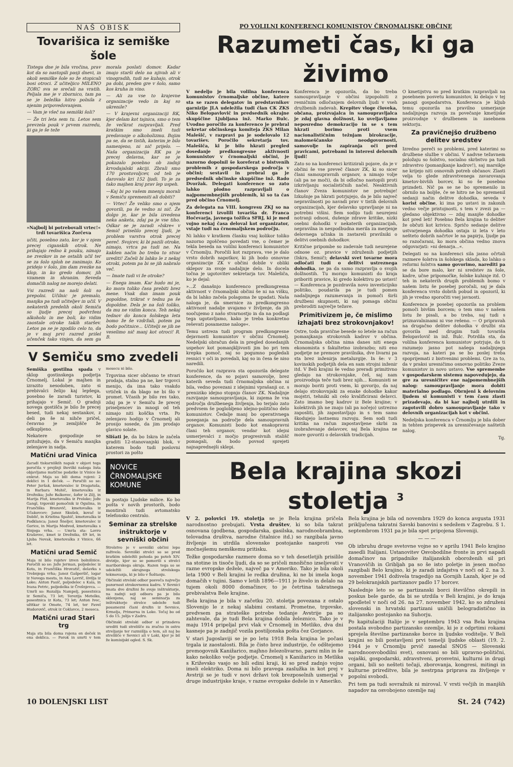NAŠ OBISK
Tovarišica iz semiške šole
Tistega dne je bila vročina, prav kot da so nastopili pasji dnevi, in okoli semiške šole so že stopicali bosi otroci. Z učiteljico MILENO ZORC sva se srečali na vratih. Peljala me je v zbornico, tam pa se je beležka hitro polnila z njenim pripovedovanjem.
— Vam je všeč na semiški šoli?
— Že tri leta sem tu. Letos sem prevzela pouk v prvem razredu, ki ga je še teže
»Najbolj bi potrebovali vrtec!« trdi tovarišica Zorčeva
učiti, posebno zato, ker je v njem precej ciganskih otrok. Ne prihajajo redno k pouku, nimajo ne zvezkov in ne ostalih učil ter se za šolo sploh ne zanimajo. Ko pridejo v šolo, jim dam zvezke na klop, in ko gredo domov, jih vzamem in shranim. Seveda domačih nalog ne morejo delati.
Vsi razredi na naši šoli so prepolni. Učilnic je premalo, manjka pa tudi učiteljev in učil. V nekaterih predelih okoli Semiča so ljudje precej podvrženi alkoholu in me boli, ko vidim zaostale otroke takih staršev. Letos pa se je zgodilo celo to, da je v moj prvi razred prišel učenček tako vinjen, da sem ga morala poslati domov. Kadar imajo starši delo na njivah ali v vinogradih, tudi ne kuhajo, otrok pa dobi, preden gre v šolo, samo kos kruha in vino.
— Ali za vse to krajevne organizacije vedo in kaj so ukrenile?
— V krajevni organizaciji RK, kjer delam kot tajnica, smo o tem že večkrat razpravljali. Pred kratkim smo imeli tudi predavanje o alkoholizmu. Bojim pa se, da se tistih, katerim je bilo namenjeno, ni nič prijelo. — Naša organizacija RK pa je precej delavna, kar se je pokazalo posebno ob zadnji krvodajalski akciji. Zbrali smo 170 prostovoljcev, od teh je darovalo kri 152 ljudi. To je za tako majhen kraj prav lep uspeh.
—Kaj bi po vašem mnenju morali v Semiču spremeniti ali dobiti?
— Vrtec! Že veliko smo o njem govorili, pa še vedno ni nič. Že dolgo je, kar je bila izvedena neka anketa, zdaj pa je vse tiho. Odkar se je zaradi »Iskre« v Semič priselilo precej ljudi, je problem varstva otrok precej pereč. Svojcev, ki bi pazili otroke, nimajo, vrtca pa tudi ne. Na kakšen način bo treba to stvar urediti! Začeli bi lahko le z nekaj otroki, potem pa bi se jih nabralo več.
— Imate tudi vi že otroke?
— Enega imam. Kar hudo mi je, ko mora toliko časa prebiti brez mene. Vsak dan imam pouk popoldne, trikrat v tednu pa še dopoldne. Dela je na šoli toliko, da mu ne vidim konca. Teh nekaj tednov do konca šolskega leta bomo že še vzdržali, potem pa bodo počitnice... Učitelji se jih ne veselimo nič manj kot otroci! R. B.
V Semiču smo zvedeli
Semiška gostilna spada v sklop gostinskega podjetja Črnomelj. Lokal je majhen in izrazito nesodoben, zato si prebivalci želijo kaj lepšega, posebno še zaradi turistov, ki prihajajo v Semič. O gradnji novega gostišča je bilo že precej besed, tudi nekaj sestankov, z deli pa še ni nihče pričel, čeravno je zemljišče že odkupljeno.
Nekatere gospodinje se pritožujejo, da v Semiču manjka zelenjave in sadja.
Matični urad Vinica
Zaradi tiskarniških napak v objavi tega poročila v prejšnji številki našega lista objavljamo matične podatke iz Vinice še enkrat. Maja so bili doma rojeni: 2 deklici in 1 deček. — Poročili so se: Peter Juršak, kmetovalec iz Dragatuša, in Barbara Muhič, kmetovalka iz Drežnika; Jože Balkovec, šofer iz Zilj, in Marija Plut, kmetovalka iz Preloke; Jože Gangl, trgovski pomočnik iz Ogulina, in Frančiška Brozovič, kmetovalka iz Učakovcev; Janez Skušek, kovač iz Doblič, in Kristina Spahič, kmetovalka iz Podklanca; Janez Šneljer, kmetovalec iz Gorice, in Marija Medved, kmetovalka s Sinjega vrha. — Umrla sta: Lovro Krašovec, kmet iz Drežnika, 69 let, in Ljuba Novak, kmetovalka z Vinice, 66 let.
Matični urad Semič
Maja ni bilo rojstev izven bolnišnice. Poročili so se: Jože Jerman, poljedelec iz Kota, in Frančiška Hrovatič, delavka s Trebnjega vrha; Janez Gašperšič, logar iz Novega mesta, in Ana Lavrič, šivilja iz Loke; Anton Pasič, poljedelec s Kala, in Ivana Petric, poljedelka iz Črešnjevca. — Umrli so: Rozalija Nampelj, posestnica iz Semiča, 73 let; Terezija Metelko, posestnica iz Kota, 73 let; Anton Ivec, užitkar iz Omote, 74 let, ter Pavel Hudorovič, otrok iz Coklavce, 2 meseca.
Matični urad Stari trg
Maja sta bila doma rojena en deček in ena deklica. — Porok in smrti v tem mesecu ni bilo.
Trgovina sicer občasno te stvari prodaja, stalno pa ne, ker trgovci menijo, da ima tako vsakdo vrtiček in da blago ne bi šlo v promet. Včasih je bilo res tako, zdaj pa je v Semiču že precej priseljencev in mnogi od teh nimajo niti koščka vrta. Po zelenjavo hodijo v Črnomelj ali prosijo sosede, da jim prodajo glavico solate.
Slišati je, da bo Iskra le začela graditi 12-stanovanjski blok, v katerem bodo tudi poslovni prostori za pošto
NOVICE
ČRNOMALJSKE
KOMUNE
in postajo Ljudske milice. Ko bo pošta v novih prostorih, bodo montirali tudi avtomatsko telefonsko centralo.
Seminar za strelske inštruktorje v sevniški občini
Strelstvo je v sevniški občini lepo zaživelo. Sevniški strelci so se pred kratkim udeležili pohoda po poteh XIV. divizije, kjer so se pomerili s strelci mariborskega okraja. Razen tega so se udeležili okrajnega strelskega tekmovanja, ki je bilo v Šoštanju.
Občinski strelski odbor posveča največjo pozornost strokovnemu kadru. V Sevnici imata dve družini že svoje inštruktorje, na zadnji seji odbora pa je bilo sklenjeno, naj se seminarja za inštruktorje strelce udeleže tudi posamezni člani družin iz Sevnice, Krmelja, Primorna in Loke. Tečaj bo od 5 do 15. julija v Zadru.
Občinski strelski odbor si prizadeva urediti tudi strelišče za zračno in ostro streljanje ter razmišlja o tem, ali naj bo strelišče v Sevnici ali v Loki, kjer je bil že komisijski ogled. S. Sk.
PO VOLILNI KONFERENCI KOMUNISTOV ČRNOMALJSKE OBČINE
Razumeti čas, ki ga živimo
V nedeljo je bila volilna konferenca komunistov črnomaljske občine, katere sta se razen delegatov in predstavnikov garnizije JLA udeležila tudi član CK ZKS Niko Belopavlovič in predsednik okrajne skupščine Ljubljana inž. Marko Bulc. Uvodno poročilo za konferenco je prebral sekretar občinskega komiteja ZKS Milan Malešič, v razpravi pa je sodelovalo 12 tovarišev. Poročilo sekretarja tov. Malešiča, ki je bilo hkrati pregled dosedanje predkongresne aktivnosti komunistov v črnomaljski občini, je nazorno dopolnil še koreferat o bistvenih problemih z gospodarskega področja v občini; sestavil in prebral ga je predsednik občinske skupščine inž. Rado Dvoržak. Delegati konference so zato lahko plodno razpravljali o najpomembnejših problemih, ki so ta čas pred občino Črnomelj.
Za delegata na VIII. kongresu ZKJ so na konferenci izvolili tovariša dr. Franca Hočevarja, javnega tožilca SFRJ, ki je med vojno nekaj časa deloval kot organizator, vstaje tudi na črnomaljskem področju.
Ni lahko v kratkem članku vsaj kolikor toliko nazorno zgoščeno povedati vse, o čemer je tekla beseda na volilni konferenci komunistov v Črnomlju. Poročili kot razprava, vse je dalo vrsto dobrih napotkov, ki jih bodo osnovne organizacije ZK v občini dobile v obliki sklepov za svoje nadaljnje delo. In docela točna je ugotovitev sekretarja tov. Malešiča, ko je dejal:
»...Z današnjo konferenco predkongresna aktivnost v črnomaljski občini še ni na višku, da bi lahko začela polagoma že upadati. Naša naloga je, da smernice za predkongresno aktivnost nadalje uvajamo v življenje, da jih soočujemo z našo stvarnostjo in da na podlagi tega ugotavljamo, kako je treba konkretno reševati posamezne naloge«.
Temu ustreza tudi program predkongresne dejavnosti komunistov v občini Črnomelj. Nedeljski obračun dela in pregled dosedanjih uspehov kot pomanjkljivosti jim bo pri tem krepka pomoč, saj so pogumno pogledali resnici v oči in povedali, kaj so in česa še niso naredili.
Poročilo kot razprava sta opozorila delegate konference, da so pojavi samovolje, brez katerih seveda tudi črnomaljska občina ni bila, vedno povezani z idejnimi vprašanji oz. s preniziko idejno stopnjo članov ZK. Nadaljnje razvijanje samoupravljanja, ki zajema že vsa področja družbenega življenja, bo terjalo zato predvsem še poglobljeno idejno-politično delo komunistov. Čedalje manj bo operativnega poseganja na področje dela samoupravnih organov. Komunisti bodo kot enakopravni člani teh organov, vendar kot idejni usmerjevalci z močjo progresivnih stališč pomagali, da bodo povsod sprejeti najnaprednejši sklepi.
Konferenca je opozorila, da bo treba samoupravljanje v občini izpopolniti z resničnim odločanjem delovnih ljudi v vseh družbenih zadevah. Krepitev vloge človeka, občana, proizvajalca in samoupravljalca je zdaj glavna dolžnost, ko uveljavljamo neposredno demokracijo in se s tem hkrati borimo proti vsem nacionalističnim težnjam birokracije, malomeščanske neodgovornosti, samovolje in zapiranja oči pred pravicami, potrebami in interesi delovnih ljudi!
Zato so na konferenci kritizirali pojave, da je v občini še vse preveč članov ZK, ki so sicer člani samoupravnih organov, a nimajo volje (ali pa ne moči), da bi odločno nastopili proti izkrivljanju socialističnih načel. Neaktivnih članov Zveza komunistov ne potrebuje! Izkušnje pa hkrati potrjujejo, da je bilo največ nepravilnosti po navadi prav v tistih delovnih organizacijah, kjer delavsko upravljanje ni na potrebni višini. Sem sodijo tudi neurejeni notranji odnosi, dušenje zdrave kritike, nizki osebni dohodki v nekaterih organizacijah, nepravilna in nespodbudna merila za merjenje delovnega učinka in zastareli pravilniki o delitvi osebnih dohodkov.
Kritične pripombe so zadevale tudi neurejene odnose oz. pravice v združenih podjetjih (Iskra, Semič); delavski svet tovarne mora odločati tudi o delitvi ustreznega dohodka, ne pa da samo razpravlja o svojih dolžnostih. Tu morajo komunisti do kraja priboriti pravice, ki gredo kolektivu po ustavi! — Konferenca je pozdravila novo investicijsko politiko, poudarila pa je tudi pomen nadaljnjega razumevanja in pomoči širši družbeni skupnosti, ki naj pomaga občini prebroditi največje težave.
Primitivizem je, če mislimo izhajati brez strokovnjakov!
Ostre, toda pravične besede so letele na račun pomanjkanja strokovnih kadrov v občina. Črnomaljska občina nima danes niti enega ekonomista s fakultetno izobrazbo; niti eno podjetje ne premore pravilnika, dve livarni pa sta brez inženirja metalurgije. In še: v 3 kovinskih podjetjih dela en sam strojni inženir itd. V Beli krajini še vedno preradi primitivno gledajo na strokovnjake, češ, saj nam proizvodnja teče tudi brez njih... Komunisti se morajo boriti proti vsem, ki govorijo, da naj delajo strokovnjaki za enake dohodke kakor mojstri, tehniki ali celo kvalificirani delavci. Zato imamo beg kadrov iz Bele krajine; v kolektivih jih ne znajo (ali pa nočejo) ustrezno zaposliti, jih zapostavljajo in s tem samo škodujejo lastnemu razvoju. Sem sodi tudi kritika na račun zapostavljene skrbi za izobraževanje delavcev, saj Bela krajina ne more govoriti o delavskih tradicijah.
O kmetijstvu so pred kratkim razpravljali na posebnem posvetu komunistov, ki delajo v tej panogi gospodarstva. Konferenca je kljub temu opozorila na pravilno usmerjanje nadaljnjega razvoja za povečanje kmetijske proizvodnje v družbenem in zasebnem sektorju.
Za pravičnejšo družbeno delitev sredstev
Izredno pereči so problemi, pred katerimi so družbene službe v občini. V nadvse težavnem položaju so šolstvo, socialno skrbstvo pa tudi zdravstvo (pomanjkanje kadrov!), saj marsikje ne krijejo niti osnovnih potreb občanov. Zlasti velja to glede zdravstvenega zavarovanja kmetov-bivših borcev, ki so še posebno prizadeti. Nič pa se ne bo spremenilo in obrnilo na boljše, če se hitro ne bo spremenil sedanji način delitve dohodka, seveda v korist občine, ki ima po ustavi in zakonih vedno večje pristojnosti, s tem v zvezi pa — gledano objektivno — zdaj manjše dohodke kot pred leti! Posebno Bela krajina to delitev že občuti kot krivico. Spričo sedanje delitve ustvarjenega dohodka ostaja iz leta v leto nešteto dobrih načrtov le na papirju, ljudje pa so razočarani, ko mora občina vedno znova odgovarjati: »ni denarja...«.
Delegati so na konferenci sila jasno očrtali razmere šolstva in šolskega sklada, ko lahko o reformi šolstva samo govorimo, narediti pa se da bore malo, ker ni sredstev za šole, kadre, učne pripomočke, šolske kuhinje itd. O teh in nekaterih drugih problemih bomo v našem listu še posebej poročali, saj je dala konferenca vrsto dobrih pobud in opozoril, ki jih je vredno sporočiti vsej javnosti.
Konferenca je posebej opozorila na problem pomoči bivšim borcem; o tem smo v našem listu že pisali, a bo treba, saj tudi s priznavalninami ni vse rešeno. — O pripravah na drugačno delitev dohodka v družbi sta govorila med drugim tudi tovariša Belopavlovič in inž. Bulc. Potrdila sta, da volilna konferenca komunistov potrjuje, da ti razumejo jasno pot našega nadaljnjega razvoja, na kateri pa se bo poslej treba spoprijemati z bistvenimi problemi. Gre za to, da v praksi uresničimo osnovno politiko Zveze komunistov in novo ustavo. Vse spremembe v gospodarskem sistemu napovedujejo, da gre za uresničitev ene najpomembnejših nalog: samoupravljanje mora dobiti materialno podlago. Obrnjeni k delovnim ljudem si komunisti v tem času zlasti prizadevajo, da bi kar najbolj utrdili in zagotovili dobro samoupravljanje tako v delovnih organizacijah kot v občini.
Nedeljska konferenca v Črnomlju je bila dober in tehten prispevek za uresničevanje naštetih nalog.
Tg.
Bela krajina skozi stoletja <sup>3</sup>
V 2. polovici 19. stoletja se je Bela krajina pričela narodnostno prebujati. Vrsta društev, ki so bila takrat osnovana (godbena, gospodarska, gasilska, narodnoobrambna, telovadna društva, narodne čitalnice itd.) so razgibala javno življenje in utrdila slovenske postojanke nasproti vse močnejšemu nemškemu pritisku.
Težke gospodarske razmere doma so v teh desetletjih prisilile na stotine in tisoče ljudi, da so se pričeli množično izseljevati v razne evropske dežele, največ pa v Ameriko. Tako je bila okoli leta 1900 v Beli krajini le redka družina, ki ne bi imela koga domačih v tujini. Samo v letih 1896—1911 je živelo in delalo na tujem okoli 8000 domačinov, to je četrtina takratnega prebivalstva Bele krajine.
Bela krajina je bila v začetku 20. stoletja povezana z ostalo Slovenijo le z nekaj slabimi cestami. Prometne, trgovske, predvsem pa strateške potrebe tedanje Avstrije pa so zahtevale, da je tudi Bela krajina dobila železnico. Tako je v maju 1914 pripeljal prvi vlak v Črnomelj in Metliko, dva dni kasneje pa je zadnjič vozila postiljonska pošta čez Gorjance.
V stari Jugoslaviji se je po letu 1918 Bela krajina le počasi trgala iz zaostalosti. Bila je čisto brez industrije, če odštejemo premogovnik Kanižarico, majhno železolivarno, parni mlin in še kako nekoliko večje podjetje. Črnomelj s Kanižarico in Metlika s Križevsko vasjo so bili edini kraji, ki so pred zadnjo vojno imeli elektriko. Doma ni bilo pravega zaslužka in kot prej v Avstriji se je tudi v novi državi tok brezposelnih usmerjal v druge industrijske kraje, v razne evropske dežele in v Ameriko.
Bela krajina je bila od novembra 1929 do konca avgusta 1931 priključena takratni Savski banovini s sedežem v Zagrebu. S 1. septembrom 1931 pa je bila spet pripojena Sloveniji.
— — —
Ob izbruhu druge svetovne vojne so v aprilu 1941 Belo krajino zasedli Italijani. Ustanovitev Osvobodilne fronte in prvi napadi domačinov na pripadnike italijanskih oboroženih sil pri Vranovičih in Gribljah pa so še isto poletje in jesen močno razgibali Belo krajino, ki je zaradi izdajstva v noči od 2. na 3. november 1941 doživela tragedijo na Gornjih Lazah, kjer je od 29 belokranjskih partizanov padlo 17 borcev.
Naslednje leto so se partizanski borci številčno okrepili in poskus bele garde, da bi se utrdila v Beli krajini, je do kraja spodletel v noči od 26. na 27. november 1942, ko so združeni slovenski in hrvatski partizani uničili belogradistično in italijansko postojanko na Suhorju.
Po kapitulaciji Italije je v septembru 1943 vsa Bela krajina postala svobodno partizansko ozemlje, ki je z odprtimi rokami sprejela številne partizanske borce in ljudske voditelje. V Beli krajini so bili postavljeni prvi temelji ljudske oblasti (19. 2. 1944 je v Črnomlju prvič zasedal SNOS — Slovenski narodnoosvobodilni svet), osnovani so bili upravno-politični, vojaški, gospodarski, zdravstveni, prosvetni, kulturni in drugi organi, bili so nešteti tečaji, zborovanja, kongresi, mitingi in kulturne prireditve, bila je nestrpna priprava za življenje v popolni svobodi.
Pri tem pa tudi sovražnik ni miroval. V vrsti večjih in manjših napadov na osvobojeno ozemlje naj
10 DOLENJSKI LIST St. 24 (742)